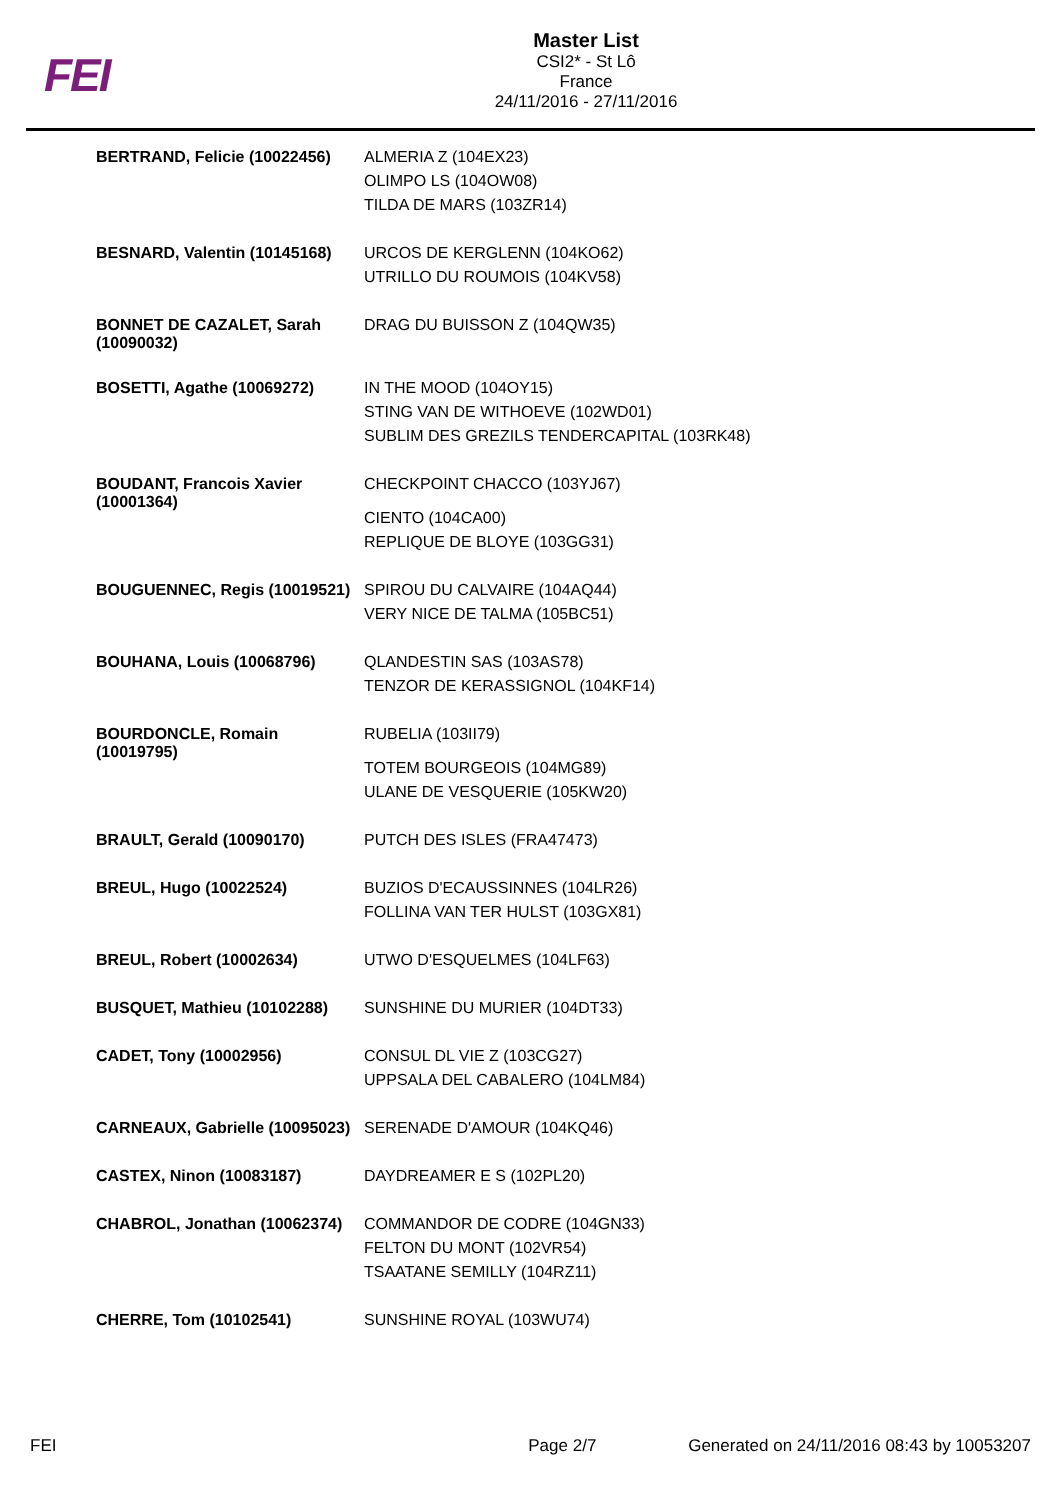FEI
Master List
CSI2* - St Lô
France
24/11/2016 - 27/11/2016
| BERTRAND, Felicie (10022456) | ALMERIA Z (104EX23) OLIMPO LS (104OW08) TILDA DE MARS (103ZR14) |
| BESNARD, Valentin (10145168) | URCOS DE KERGLENN (104KO62) UTRILLO DU ROUMOIS (104KV58) |
| BONNET DE CAZALET, Sarah (10090032) | DRAG DU BUISSON Z (104QW35) |
| BOSETTI, Agathe (10069272) | IN THE MOOD (104OY15) STING VAN DE WITHOEVE (102WD01) SUBLIM DES GREZILS TENDERCAPITAL (103RK48) |
| BOUDANT, Francois Xavier (10001364) | CHECKPOINT CHACCO (103YJ67) CIENTO (104CA00) REPLIQUE DE BLOYE (103GG31) |
| BOUGUENNEC, Regis (10019521) | SPIROU DU CALVAIRE (104AQ44) VERY NICE DE TALMA (105BC51) |
| BOUHANA, Louis (10068796) | QLANDESTIN SAS (103AS78) TENZOR DE KERASSIGNOL (104KF14) |
| BOURDONCLE, Romain (10019795) | RUBELIA (103II79) TOTEM BOURGEOIS (104MG89) ULANE DE VESQUERIE (105KW20) |
| BRAULT, Gerald (10090170) | PUTCH DES ISLES (FRA47473) |
| BREUL, Hugo (10022524) | BUZIOS D'ECAUSSINNES (104LR26) FOLLINA VAN TER HULST (103GX81) |
| BREUL, Robert (10002634) | UTWO D'ESQUELMES (104LF63) |
| BUSQUET, Mathieu (10102288) | SUNSHINE DU MURIER (104DT33) |
| CADET, Tony (10002956) | CONSUL DL VIE Z (103CG27) UPPSALA DEL CABALERO (104LM84) |
| CARNEAUX, Gabrielle (10095023) | SERENADE D'AMOUR (104KQ46) |
| CASTEX, Ninon (10083187) | DAYDREAMER E S (102PL20) |
| CHABROL, Jonathan (10062374) | COMMANDOR DE CODRE (104GN33) FELTON DU MONT (102VR54) TSAATANE SEMILLY (104RZ11) |
| CHERRE, Tom (10102541) | SUNSHINE ROYAL (103WU74) |
FEI Page 2/7 Generated on 24/11/2016 08:43 by 10053207